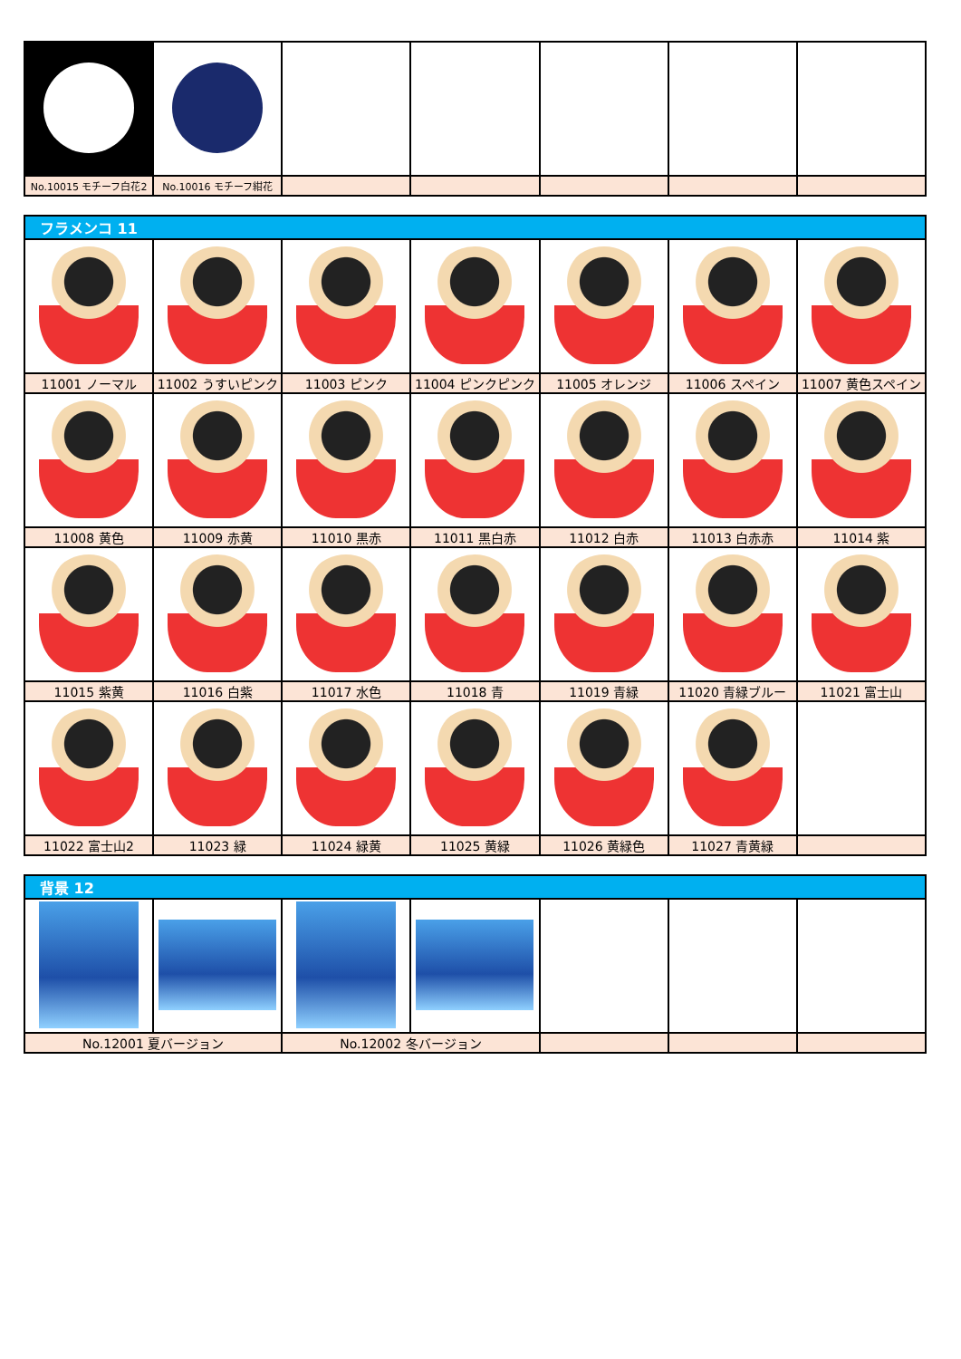| No.10015 モチーフ白花2 | No.10016 モチーフ紺花 | | | | | |
| フラメンコ 11 | | | | | | |
| --- | --- | --- | --- | --- | --- | --- |
| 11001 ノーマル | 11002 うすいピンク | 11003 ピンク | 11004 ピンクピンク | 11005 オレンジ | 11006 スペイン | 11007 黄色スペイン |
| 11008 黄色 | 11009 赤黄 | 11010 黒赤 | 11011 黒白赤 | 11012 白赤 | 11013 白赤赤 | 11014 紫 |
| 11015 紫黄 | 11016 白紫 | 11017 水色 | 11018 青 | 11019 青緑 | 11020 青緑ブルー | 11021 富士山 |
| 11022 富士山2 | 11023 緑 | 11024 緑黄 | 11025 黄緑 | 11026 黄緑色 | 11027 青黄緑 | |
| 背景 12 | | | | | | |
| --- | --- | --- | --- | --- | --- | --- |
| No.12001 夏バージョン | | No.12002 冬バージョン | | | | |